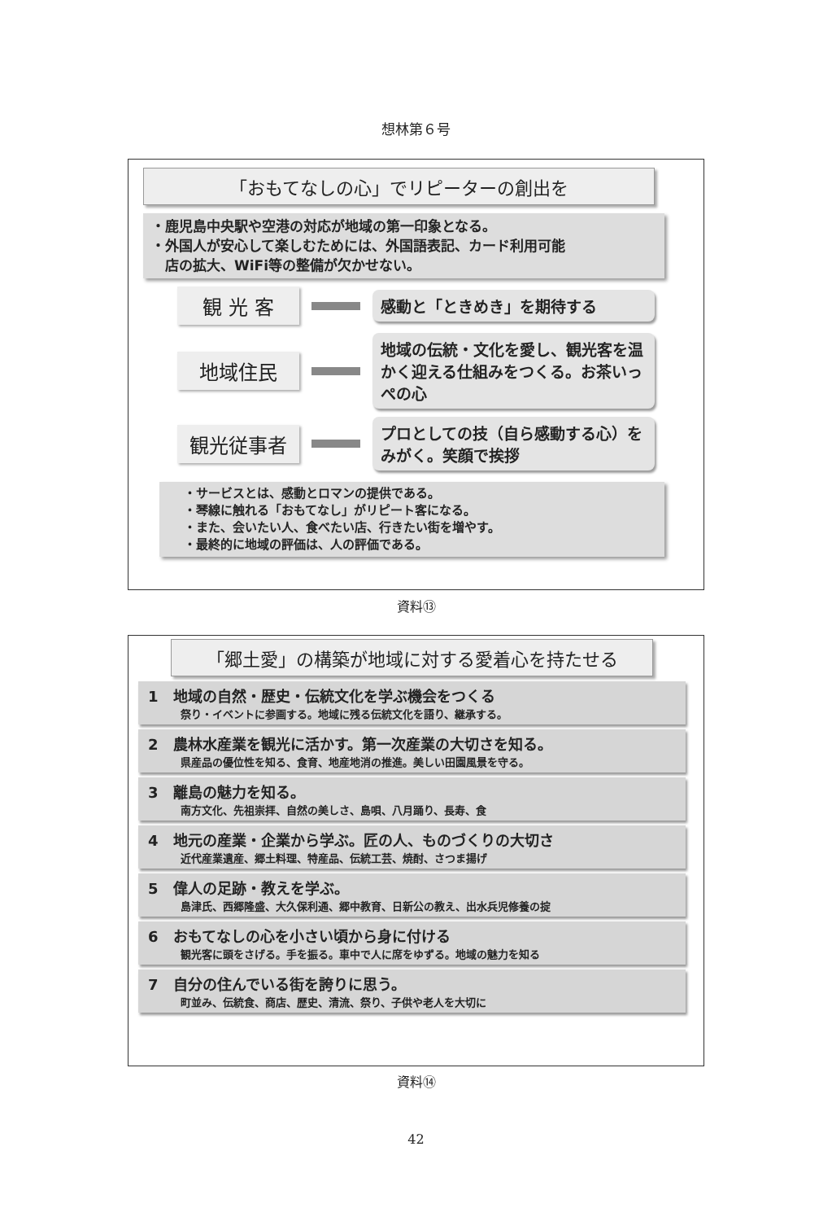想林第６号
「おもてなしの心」でリピーターの創出を
・鹿児島中央駅や空港の対応が地域の第一印象となる。
・外国人が安心して楽しむためには、外国語表記、カード利用可能
　店の拡大、WiFi等の整備が欠かせない。
観 光 客
感動と「ときめき」を期待する
地域住民
地域の伝統・文化を愛し、観光客を温かく迎える仕組みをつくる。お茶いっぺの心
観光従事者
プロとしての技（自ら感動する心）をみがく。笑顔で挨拶
・サービスとは、感動とロマンの提供である。
・琴線に触れる「おもてなし」がリピート客になる。
・また、会いたい人、食べたい店、行きたい街を増やす。
・最終的に地域の評価は、人の評価である。
資料⑬
「郷土愛」の構築が地域に対する愛着心を持たせる
1　地域の自然・歴史・伝統文化を学ぶ機会をつくる
祭り・イベントに参画する。地域に残る伝統文化を語り、継承する。
2　農林水産業を観光に活かす。第一次産業の大切さを知る。
県産品の優位性を知る、食育、地産地消の推進。美しい田園風景を守る。
3　離島の魅力を知る。
南方文化、先祖崇拝、自然の美しさ、島唄、八月踊り、長寿、食
4　地元の産業・企業から学ぶ。匠の人、ものづくりの大切さ
近代産業遺産、郷土料理、特産品、伝統工芸、焼酎、さつま揚げ
5　偉人の足跡・教えを学ぶ。
島津氏、西郷隆盛、大久保利通、郷中教育、日新公の教え、出水兵児修養の掟
6　おもてなしの心を小さい頃から身に付ける
観光客に頭をさげる。手を振る。車中で人に席をゆずる。地域の魅力を知る
7　自分の住んでいる街を誇りに思う。
町並み、伝統食、商店、歴史、清流、祭り、子供や老人を大切に
資料⑭
42